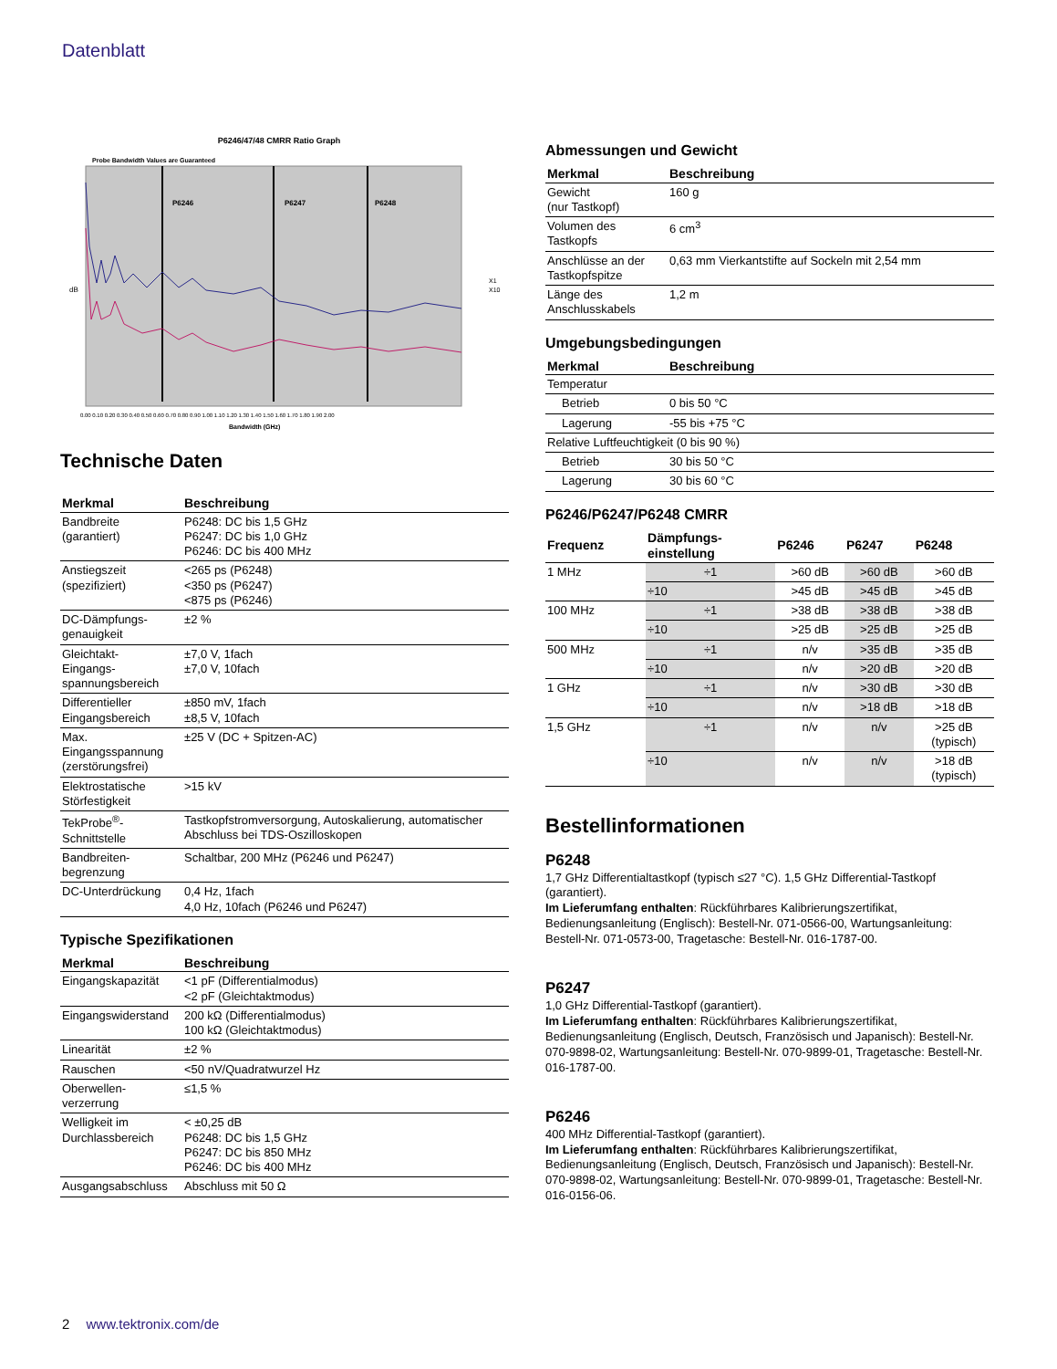Datenblatt
P6246/47/48 CMRR Ratio Graph
Probe Bandwidth Values are Guaranteed
P6246
P6247
P6248
dB
Bandwidth (GHz)
0.00 0.10 0.20 0.30 0.40 0.50 0.60 0.70 0.80 0.90 1.00 1.10 1.20 1.30 1.40 1.50 1.60 1.70 1.80 1.90 2.00
X1
X10
Technische Daten
| Merkmal | Beschreibung |
| --- | --- |
| Bandbreite (garantiert) | P6248: DC bis 1,5 GHz P6247: DC bis 1,0 GHz P6246: DC bis 400 MHz |
| Anstiegszeit (spezifiziert) | <265 ps (P6248) <350 ps (P6247) <875 ps (P6246) |
| DC-Dämpfungs- genauigkeit | ±2 % |
| Gleichtakt- Eingangs- spannungsbereich | ±7,0 V, 1fach ±7,0 V, 10fach |
| Differentieller Eingangsbereich | ±850 mV, 1fach ±8,5 V, 10fach |
| Max. Eingangsspannung (zerstörungsfrei) | ±25 V (DC + Spitzen-AC) |
| Elektrostatische Störfestigkeit | >15 kV |
| TekProbe<sup>®</sup>- Schnittstelle | Tastkopfstromversorgung, Autoskalierung, automatischer Abschluss bei TDS-Oszilloskopen |
| Bandbreiten- begrenzung | Schaltbar, 200 MHz (P6246 und P6247) |
| DC-Unterdrückung | 0,4 Hz, 1fach 4,0 Hz, 10fach (P6246 und P6247) |
Typische Spezifikationen
| Merkmal | Beschreibung |
| --- | --- |
| Eingangskapazität | <1 pF (Differentialmodus) <2 pF (Gleichtaktmodus) |
| Eingangswiderstand | 200 kΩ (Differentialmodus) 100 kΩ (Gleichtaktmodus) |
| Linearität | ±2 % |
| Rauschen | <50 nV/Quadratwurzel Hz |
| Oberwellen- verzerrung | ≤1,5 % |
| Welligkeit im Durchlassbereich | < ±0,25 dB P6248: DC bis 1,5 GHz P6247: DC bis 850 MHz P6246: DC bis 400 MHz |
| Ausgangsabschluss | Abschluss mit 50 Ω |
Abmessungen und Gewicht
| Merkmal | Beschreibung |
| --- | --- |
| Gewicht (nur Tastkopf) | 160 g |
| Volumen des Tastkopfs | 6 cm<sup>3</sup> |
| Anschlüsse an der Tastkopfspitze | 0,63 mm Vierkantstifte auf Sockeln mit 2,54 mm |
| Länge des Anschlusskabels | 1,2 m |
Umgebungsbedingungen
| Merkmal | Beschreibung |
| --- | --- |
| Temperatur | |
| Betrieb | 0 bis 50 °C |
| Lagerung | -55 bis +75 °C |
| Relative Luftfeuchtigkeit (0 bis 90 %) | |
| Betrieb | 30 bis 50 °C |
| Lagerung | 30 bis 60 °C |
P6246/P6247/P6248 CMRR
| Frequenz | Dämpfungs- einstellung | P6246 | P6247 | P6248 |
| --- | --- | --- | --- | --- |
| 1 MHz | ÷1 | >60 dB | >60 dB | >60 dB |
| | ÷10 | >45 dB | >45 dB | >45 dB |
| 100 MHz | ÷1 | >38 dB | >38 dB | >38 dB |
| | ÷10 | >25 dB | >25 dB | >25 dB |
| 500 MHz | ÷1 | n/v | >35 dB | >35 dB |
| | ÷10 | n/v | >20 dB | >20 dB |
| 1 GHz | ÷1 | n/v | >30 dB | >30 dB |
| | ÷10 | n/v | >18 dB | >18 dB |
| 1,5 GHz | ÷1 | n/v | n/v | >25 dB (typisch) |
| | ÷10 | n/v | n/v | >18 dB (typisch) |
Bestellinformationen
P6248
1,7 GHz Differentialtastkopf (typisch ≤27 °C). 1,5 GHz Differential-Tastkopf (garantiert).
Im Lieferumfang enthalten: Rückführbares Kalibrierungszertifikat, Bedienungsanleitung (Englisch): Bestell-Nr. 071-0566-00, Wartungsanleitung: Bestell-Nr. 071-0573-00, Tragetasche: Bestell-Nr. 016-1787-00.
P6247
1,0 GHz Differential-Tastkopf (garantiert).
Im Lieferumfang enthalten: Rückführbares Kalibrierungszertifikat, Bedienungsanleitung (Englisch, Deutsch, Französisch und Japanisch): Bestell-Nr. 070-9898-02, Wartungsanleitung: Bestell-Nr. 070-9899-01, Tragetasche: Bestell-Nr. 016-1787-00.
P6246
400 MHz Differential-Tastkopf (garantiert).
Im Lieferumfang enthalten: Rückführbares Kalibrierungszertifikat, Bedienungsanleitung (Englisch, Deutsch, Französisch und Japanisch): Bestell-Nr. 070-9898-02, Wartungsanleitung: Bestell-Nr. 070-9899-01, Tragetasche: Bestell-Nr. 016-0156-06.
2 www.tektronix.com/de